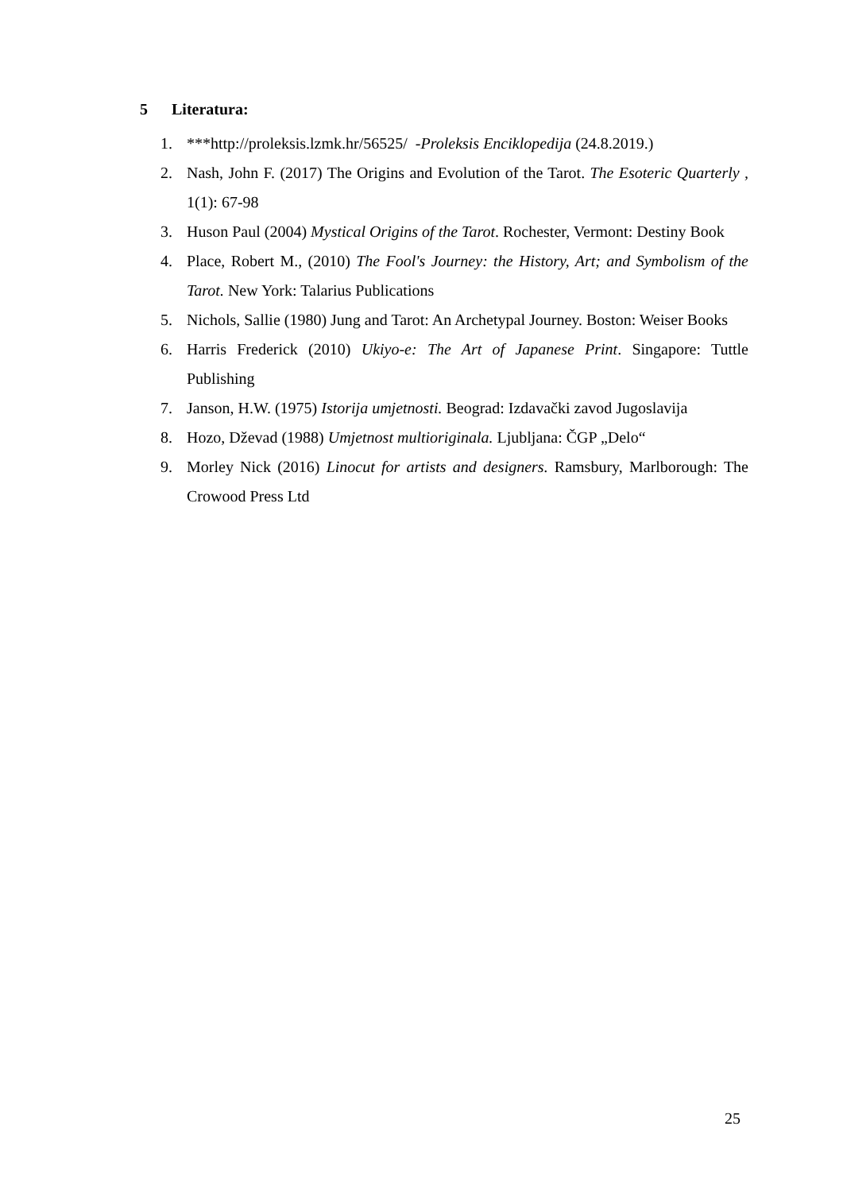5 Literatura:
1. ***http://proleksis.lzmk.hr/56525/ -Proleksis Enciklopedija (24.8.2019.)
2. Nash, John F. (2017) The Origins and Evolution of the Tarot. The Esoteric Quarterly , 1(1): 67-98
3. Huson Paul (2004) Mystical Origins of the Tarot. Rochester, Vermont: Destiny Book
4. Place, Robert M., (2010) The Fool's Journey: the History, Art; and Symbolism of the Tarot. New York: Talarius Publications
5. Nichols, Sallie (1980) Jung and Tarot: An Archetypal Journey. Boston: Weiser Books
6. Harris Frederick (2010) Ukiyo-e: The Art of Japanese Print. Singapore: Tuttle Publishing
7. Janson, H.W. (1975) Istorija umjetnosti. Beograd: Izdavački zavod Jugoslavija
8. Hozo, Dževad (1988) Umjetnost multioriginala. Ljubljana: ČGP „Delo“
9. Morley Nick (2016) Linocut for artists and designers. Ramsbury, Marlborough: The Crowood Press Ltd
25